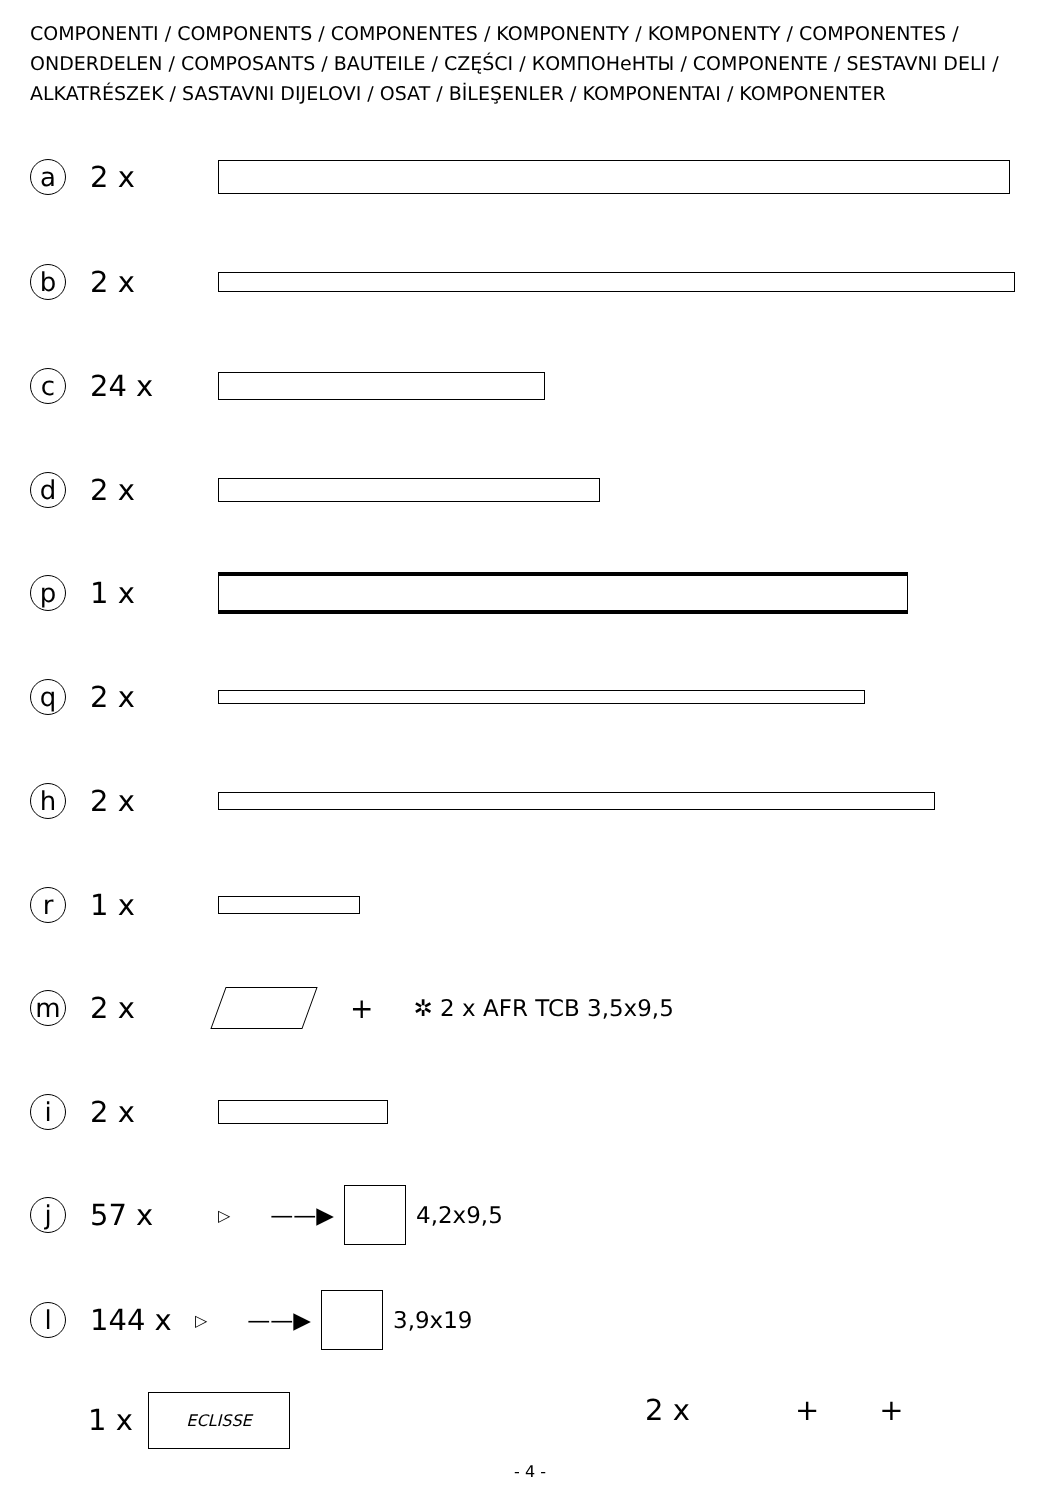COMPONENTI / COMPONENTS / COMPONENTES / KOMPONENTY / KOMPONENTY / COMPONENTES / ONDERDELEN / COMPOSANTS / BAUTEILE / CZĘŚCI / КОМПОНеНТЫ / COMPONENTE / SESTAVNI DELI / ALKATRÉSZEK / SASTAVNI DIJELOVI / OSAT / BİLEŞENLER / KOMPONENTAI / KOMPONENTER
a
2 x
b
2 x
c
24 x
d
2 x
p
1 x
q
2 x
h
2 x
r
1 x
m
2 x + ✲ 2 x AFR TCB 3,5x9,5
i
2 x
j
57 x
▷ ——▶ 4,2x9,5
l
144 x
▷ ——▶ 3,9x19
1 x
ECLISSE
2 x + +
- 4 -